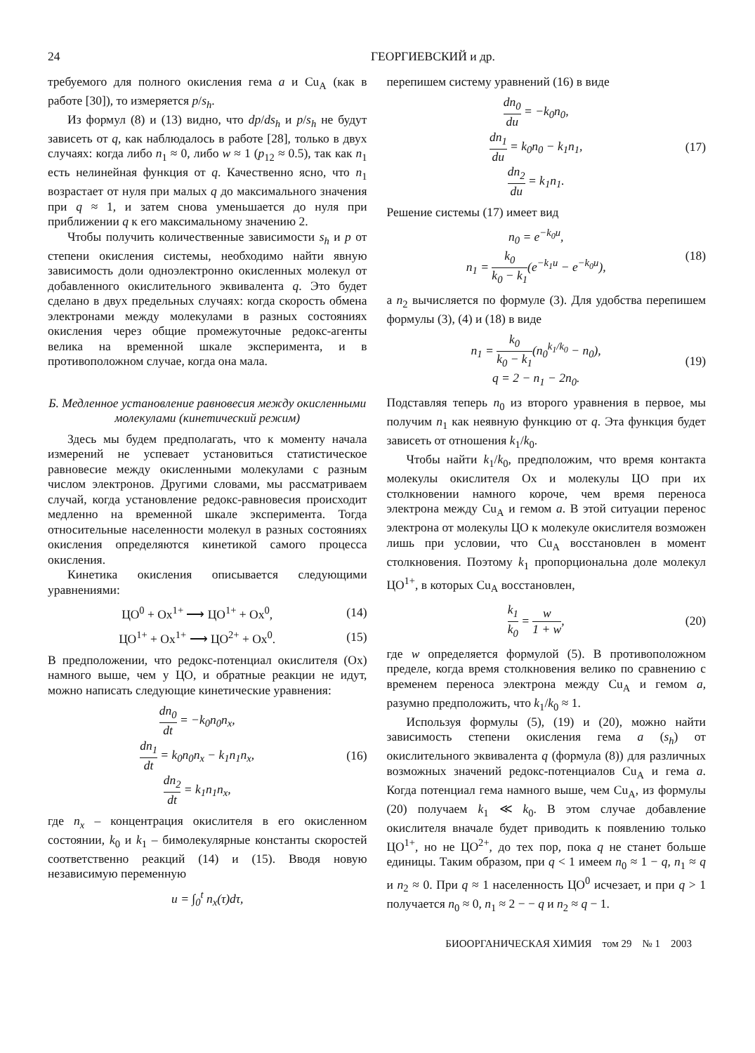24 ГЕОРГИЕВСКИЙ и др.
требуемого для полного окисления гема a и Cu<sub>A</sub> (как в работе [30]), то измеряется p/s<sub>h</sub>.
Из формул (8) и (13) видно, что dp/ds<sub>h</sub> и p/s<sub>h</sub> не будут зависеть от q, как наблюдалось в работе [28], только в двух случаях: когда либо n<sub>1</sub> ≈ 0, либо w ≈ 1 (p<sub>12</sub> ≈ 0.5), так как n<sub>1</sub> есть нелинейная функция от q. Качественно ясно, что n<sub>1</sub> возрастает от нуля при малых q до максимального значения при q ≈ 1, и затем снова уменьшается до нуля при приближении q к его максимальному значению 2.
Чтобы получить количественные зависимости s<sub>h</sub> и p от степени окисления системы, необходимо найти явную зависимость доли одноэлектронно окисленных молекул от добавленного окислительного эквивалента q. Это будет сделано в двух предельных случаях: когда скорость обмена электронами между молекулами в разных состояниях окисления через общие промежуточные редокс-агенты велика на временной шкале эксперимента, и в противоположном случае, когда она мала.
Б. Медленное установление равновесия между окисленными молекулами (кинетический режим)
Здесь мы будем предполагать, что к моменту начала измерений не успевает установиться статистическое равновесие между окисленными молекулами с разным числом электронов. Другими словами, мы рассматриваем случай, когда установление редокс-равновесия происходит медленно на временной шкале эксперимента. Тогда относительные населенности молекул в разных состояниях окисления определяются кинетикой самого процесса окисления.
Кинетика окисления описывается следующими уравнениями:
ЦО<sup>0</sup> + Ox<sup>1+</sup> ⟶ ЦО<sup>1+</sup> + Ox<sup>0</sup>, (14)
ЦО<sup>1+</sup> + Ox<sup>1+</sup> ⟶ ЦО<sup>2+</sup> + Ox<sup>0</sup>. (15)
В предположении, что редокс-потенциал окислителя (Ox) намного выше, чем у ЦО, и обратные реакции не идут, можно написать следующие кинетические уравнения:
dn<sub>0</sub> dt = −k<sub>0</sub>n<sub>0</sub>n<sub>x</sub>,
dn<sub>1</sub> dt = k<sub>0</sub>n<sub>0</sub>n<sub>x</sub> − k<sub>1</sub>n<sub>1</sub>n<sub>x</sub>,
dn<sub>2</sub> dt = k<sub>1</sub>n<sub>1</sub>n<sub>x</sub>, (16)
где n<sub>x</sub> – концентрация окислителя в его окисленном состоянии, k<sub>0</sub> и k<sub>1</sub> – бимолекулярные константы скоростей соответственно реакций (14) и (15). Вводя новую независимую переменную
u = ∫<sub>0</sub><sup>t</sup> n<sub>x</sub>(τ)dτ,
перепишем систему уравнений (16) в виде
dn<sub>0</sub> du = −k<sub>0</sub>n<sub>0</sub>,
dn<sub>1</sub> du = k<sub>0</sub>n<sub>0</sub> − k<sub>1</sub>n<sub>1</sub>,
dn<sub>2</sub> du = k<sub>1</sub>n<sub>1</sub>. (17)
Решение системы (17) имеет вид
n<sub>0</sub> = e<sup>−k<sub>0</sub>u</sup>,
n<sub>1</sub> = k<sub>0</sub> k<sub>0</sub> − k<sub>1</sub>(e<sup>−k<sub>1</sub>u</sup> − e<sup>−k<sub>0</sub>u</sup>), (18)
а n<sub>2</sub> вычисляется по формуле (3). Для удобства перепишем формулы (3), (4) и (18) в виде
n<sub>1</sub> = k<sub>0</sub> k<sub>0</sub> − k<sub>1</sub>(n<sub>0</sub><sup>k<sub>1</sub>/k<sub>0</sub></sup> − n<sub>0</sub>),
q = 2 − n<sub>1</sub> − 2n<sub>0</sub>. (19)
Подставляя теперь n<sub>0</sub> из второго уравнения в первое, мы получим n<sub>1</sub> как неявную функцию от q. Эта функция будет зависеть от отношения k<sub>1</sub>/k<sub>0</sub>.
Чтобы найти k<sub>1</sub>/k<sub>0</sub>, предположим, что время контакта молекулы окислителя Ox и молекулы ЦО при их столкновении намного короче, чем время переноса электрона между Cu<sub>A</sub> и гемом a. В этой ситуации перенос электрона от молекулы ЦО к молекуле окислителя возможен лишь при условии, что Cu<sub>A</sub> восстановлен в момент столкновения. Поэтому k<sub>1</sub> пропорциональна доле молекул ЦО<sup>1+</sup>, в которых Cu<sub>A</sub> восстановлен,
k<sub>1</sub> k<sub>0</sub> = w 1 + w, (20)
где w определяется формулой (5). В противоположном пределе, когда время столкновения велико по сравнению с временем переноса электрона между Cu<sub>A</sub> и гемом a, разумно предположить, что k<sub>1</sub>/k<sub>0</sub> ≈ 1.
Используя формулы (5), (19) и (20), можно найти зависимость степени окисления гема a (s<sub>h</sub>) от окислительного эквивалента q (формула (8)) для различных возможных значений редокс-потенциалов Cu<sub>A</sub> и гема a. Когда потенциал гема намного выше, чем Cu<sub>A</sub>, из формулы (20) получаем k<sub>1</sub> ≪ k<sub>0</sub>. В этом случае добавление окислителя вначале будет приводить к появлению только ЦО<sup>1+</sup>, но не ЦО<sup>2+</sup>, до тех пор, пока q не станет больше единицы. Таким образом, при q < 1 имеем n<sub>0</sub> ≈ 1 − q, n<sub>1</sub> ≈ q и n<sub>2</sub> ≈ 0. При q ≈ 1 населенность ЦО<sup>0</sup> исчезает, и при q > 1 получается n<sub>0</sub> ≈ 0, n<sub>1</sub> ≈ 2 − − q и n<sub>2</sub> ≈ q − 1.
БИООРГАНИЧЕСКАЯ ХИМИЯ том 29 № 1 2003